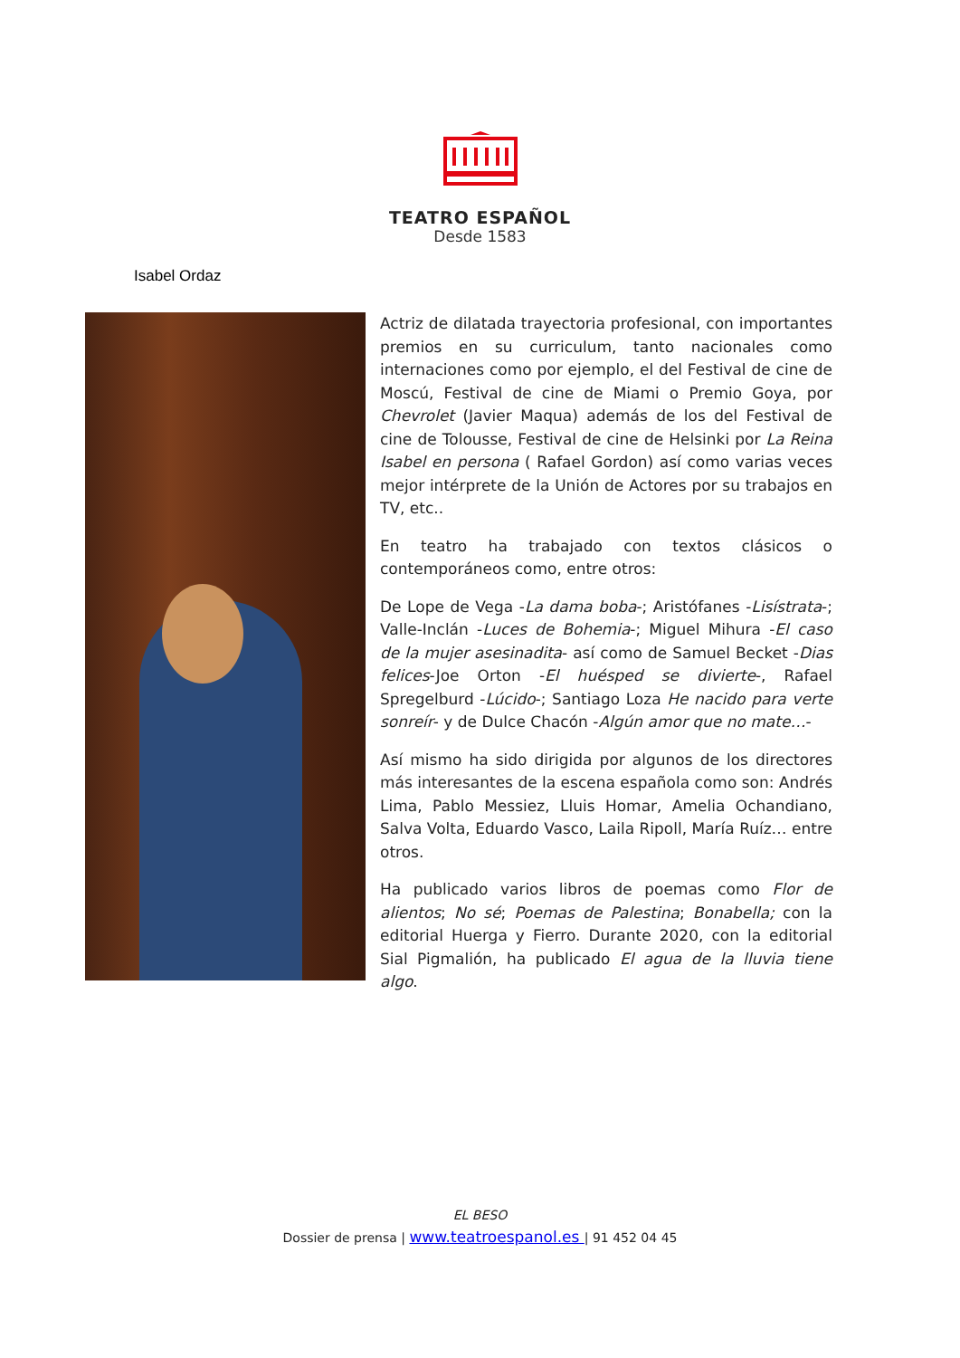TEATRO ESPAÑOL
Desde 1583
Isabel Ordaz
Actriz de dilatada trayectoria profesional, con importantes premios en su curriculum, tanto nacionales como internaciones como por ejemplo, el del Festival de cine de Moscú, Festival de cine de Miami o Premio Goya, por Chevrolet (Javier Maqua) además de los del Festival de cine de Tolousse, Festival de cine de Helsinki por La Reina Isabel en persona ( Rafael Gordon) así como varias veces mejor intérprete de la Unión de Actores por su trabajos en TV, etc..
En teatro ha trabajado con textos clásicos o contemporáneos como, entre otros:
De Lope de Vega -La dama boba-; Aristófanes -Lisístrata-; Valle-Inclán -Luces de Bohemia-; Miguel Mihura -El caso de la mujer asesinadita- así como de Samuel Becket -Dias felices-Joe Orton -El huésped se divierte-, Rafael Spregelburd -Lúcido-; Santiago Loza He nacido para verte sonreír- y de Dulce Chacón -Algún amor que no mate…-
Así mismo ha sido dirigida por algunos de los directores más interesantes de la escena española como son: Andrés Lima, Pablo Messiez, Lluis Homar, Amelia Ochandiano, Salva Volta, Eduardo Vasco, Laila Ripoll, María Ruíz… entre otros.
Ha publicado varios libros de poemas como Flor de alientos; No sé; Poemas de Palestina; Bonabella; con la editorial Huerga y Fierro. Durante 2020, con la editorial Sial Pigmalión, ha publicado El agua de la lluvia tiene algo.
EL BESO
Dossier de prensa | www.teatroespanol.es | 91 452 04 45